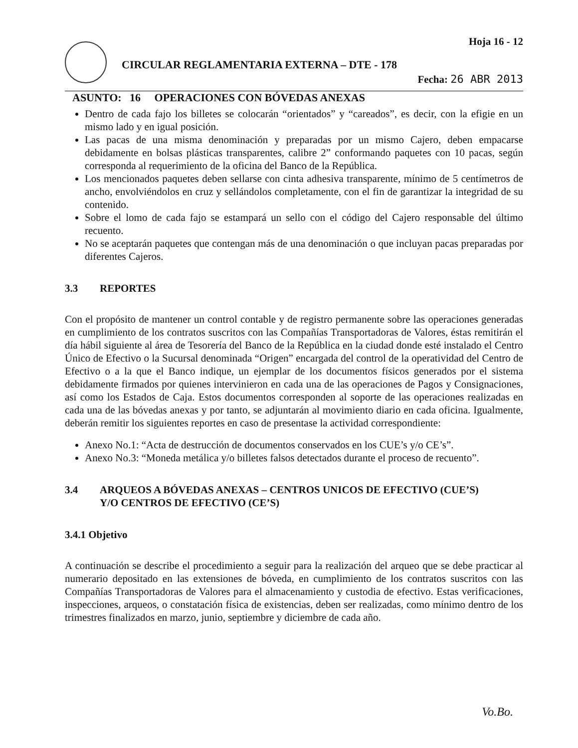CIRCULAR REGLAMENTARIA EXTERNA – DTE - 178
Hoja 16 - 12
Fecha: 26 ABR 2013
ASUNTO: 16 OPERACIONES CON BÓVEDAS ANEXAS
Dentro de cada fajo los billetes se colocarán “orientados” y “careados”, es decir, con la efigie en un mismo lado y en igual posición.
Las pacas de una misma denominación y preparadas por un mismo Cajero, deben empacarse debidamente en bolsas plásticas transparentes, calibre 2” conformando paquetes con 10 pacas, según corresponda al requerimiento de la oficina del Banco de la República.
Los mencionados paquetes deben sellarse con cinta adhesiva transparente, mínimo de 5 centímetros de ancho, envolviéndolos en cruz y sellándolos completamente, con el fin de garantizar la integridad de su contenido.
Sobre el lomo de cada fajo se estampará un sello con el código del Cajero responsable del último recuento.
No se aceptarán paquetes que contengan más de una denominación o que incluyan pacas preparadas por diferentes Cajeros.
3.3 REPORTES
Con el propósito de mantener un control contable y de registro permanente sobre las operaciones generadas en cumplimiento de los contratos suscritos con las Compañías Transportadoras de Valores, éstas remitirán el día hábil siguiente al área de Tesorería del Banco de la República en la ciudad donde esté instalado el Centro Único de Efectivo o la Sucursal denominada “Origen” encargada del control de la operatividad del Centro de Efectivo o a la que el Banco indique, un ejemplar de los documentos físicos generados por el sistema debidamente firmados por quienes intervinieron en cada una de las operaciones de Pagos y Consignaciones, así como los Estados de Caja. Estos documentos corresponden al soporte de las operaciones realizadas en cada una de las bóvedas anexas y por tanto, se adjuntarán al movimiento diario en cada oficina. Igualmente, deberán remitir los siguientes reportes en caso de presentase la actividad correspondiente:
Anexo No.1: “Acta de destrucción de documentos conservados en los CUE’s y/o CE’s”.
Anexo No.3: “Moneda metálica y/o billetes falsos detectados durante el proceso de recuento”.
3.4 ARQUEOS A BÓVEDAS ANEXAS – CENTROS UNICOS DE EFECTIVO (CUE’S)
Y/O CENTROS DE EFECTIVO (CE’S)
3.4.1 Objetivo
A continuación se describe el procedimiento a seguir para la realización del arqueo que se debe practicar al numerario depositado en las extensiones de bóveda, en cumplimiento de los contratos suscritos con las Compañías Transportadoras de Valores para el almacenamiento y custodia de efectivo. Estas verificaciones, inspecciones, arqueos, o constatación física de existencias, deben ser realizadas, como mínimo dentro de los trimestres finalizados en marzo, junio, septiembre y diciembre de cada año.
Vo.Bo.